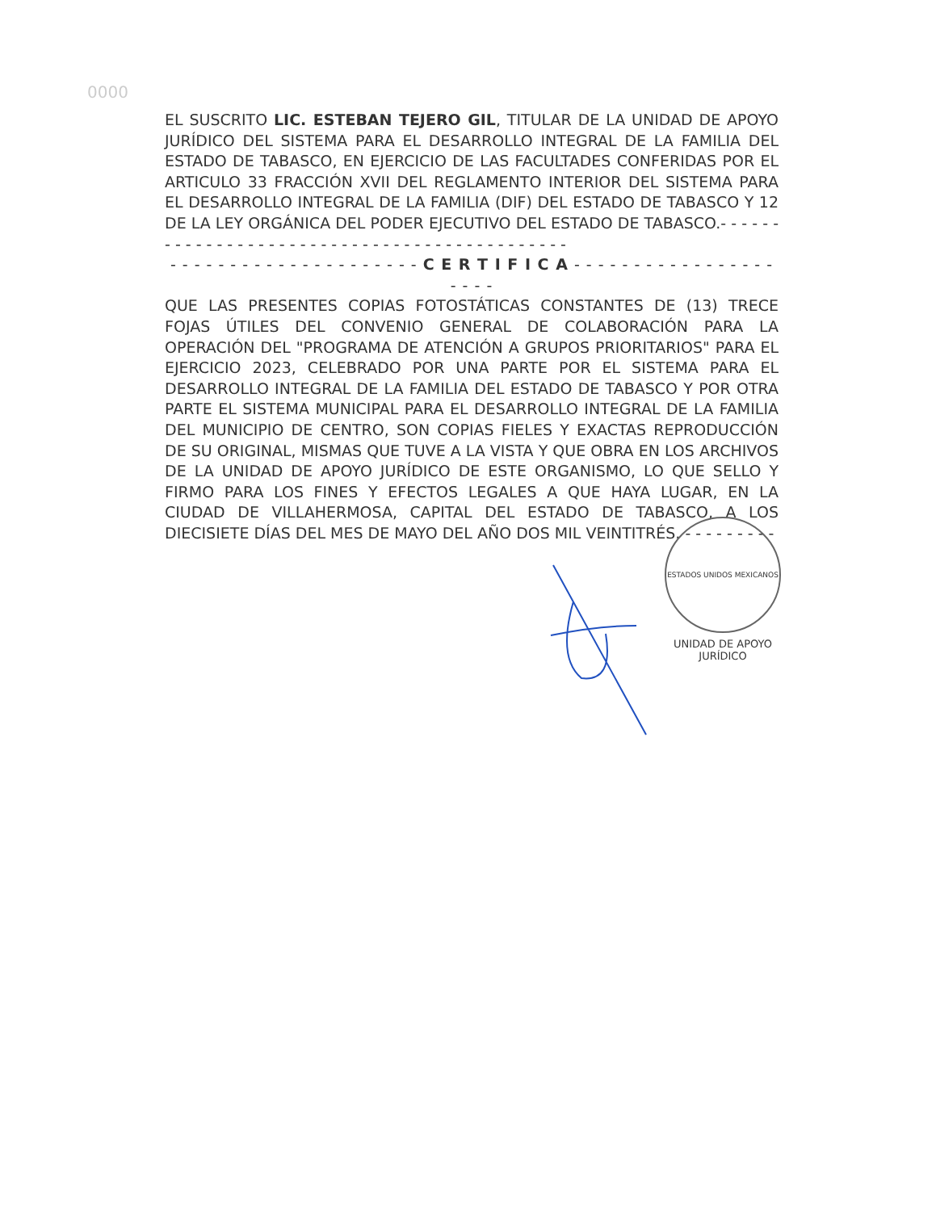0000
EL SUSCRITO LIC. ESTEBAN TEJERO GIL, TITULAR DE LA UNIDAD DE APOYO JURÍDICO DEL SISTEMA PARA EL DESARROLLO INTEGRAL DE LA FAMILIA DEL ESTADO DE TABASCO, EN EJERCICIO DE LAS FACULTADES CONFERIDAS POR EL ARTICULO 33 FRACCIÓN XVII DEL REGLAMENTO INTERIOR DEL SISTEMA PARA EL DESARROLLO INTEGRAL DE LA FAMILIA (DIF) DEL ESTADO DE TABASCO Y 12 DE LA LEY ORGÁNICA DEL PODER EJECUTIVO DEL ESTADO DE TABASCO.- - - - - - - - - - - - - - - - - - - - - - - - - - - - - - - - - - - - - - - - - - - - -
- - - - - - - - - - - - - - - - - - - - - C E R T I F I C A - - - - - - - - - - - - - - - - - - - - -
QUE LAS PRESENTES COPIAS FOTOSTÁTICAS CONSTANTES DE (13) TRECE FOJAS ÚTILES DEL CONVENIO GENERAL DE COLABORACIÓN PARA LA OPERACIÓN DEL "PROGRAMA DE ATENCIÓN A GRUPOS PRIORITARIOS" PARA EL EJERCICIO 2023, CELEBRADO POR UNA PARTE POR EL SISTEMA PARA EL DESARROLLO INTEGRAL DE LA FAMILIA DEL ESTADO DE TABASCO Y POR OTRA PARTE EL SISTEMA MUNICIPAL PARA EL DESARROLLO INTEGRAL DE LA FAMILIA DEL MUNICIPIO DE CENTRO, SON COPIAS FIELES Y EXACTAS REPRODUCCIÓN DE SU ORIGINAL, MISMAS QUE TUVE A LA VISTA Y QUE OBRA EN LOS ARCHIVOS DE LA UNIDAD DE APOYO JURÍDICO DE ESTE ORGANISMO, LO QUE SELLO Y FIRMO PARA LOS FINES Y EFECTOS LEGALES A QUE HAYA LUGAR, EN LA CIUDAD DE VILLAHERMOSA, CAPITAL DEL ESTADO DE TABASCO, A LOS DIECISIETE DÍAS DEL MES DE MAYO DEL AÑO DOS MIL VEINTITRÉS. - - - - - - - - -
ESTADOS UNIDOS MEXICANOS
UNIDAD DE APOYO
JURÍDICO